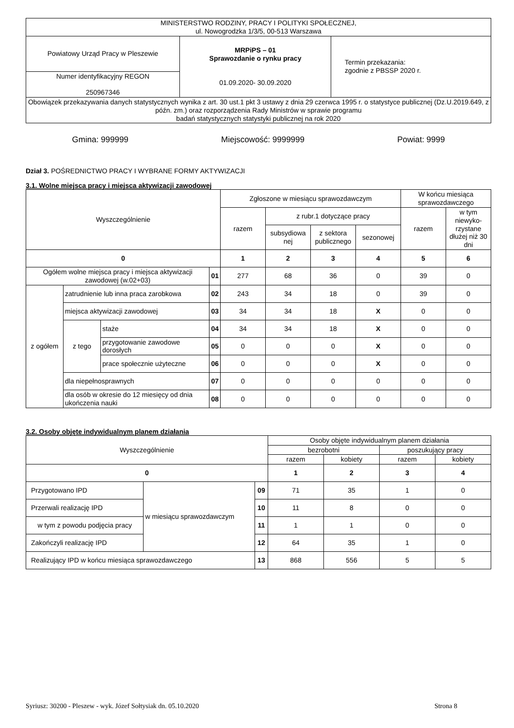| MINISTERSTWO RODZINY, PRACY I POLITYKI SPOŁECZNEJ, ul. Nowogrodzka 1/3/5, 00-513 Warszawa | | |
| Powiatowy Urząd Pracy w Pleszewie | MRPiPS – 01 Sprawozdanie o rynku pracy 01.09.2020- 30.09.2020 | Termin przekazania: zgodnie z PBSSP 2020 r. |
| Numer identyfikacyjny REGON 250967346 | | |
| Obowiązek przekazywania danych statystycznych wynika z art. 30 ust.1 pkt 3 ustawy z dnia 29 czerwca 1995 r. o statystyce publicznej (Dz.U.2019.649, z późn. zm.) oraz rozporządzenia Rady Ministrów w sprawie programu badań statystycznych statystyki publicznej na rok 2020 | | |
Gmina: 999999 Miejscowość: 9999999 Powiat: 9999
Dział 3. POŚREDNICTWO PRACY I WYBRANE FORMY AKTYWIZACJI
3.1. Wolne miejsca pracy i miejsca aktywizacji zawodowej
| Wyszczególnienie | | | | Zgłoszone w miesiącu sprawozdawczym | | | | W końcu miesiąca sprawozdawczego | |
| | | | | razem | z rubr.1 dotyczące pracy | | | razem | w tym niewyko-rzystane dłużej niż 30 dni |
| | | | | | subsydiowa nej | z sektora publicznego | sezonowej | | |
| 0 | | | | 1 | 2 | 3 | 4 | 5 | 6 |
| Ogółem wolne miejsca pracy i miejsca aktywizacji zawodowej (w.02+03) | | | 01 | 277 | 68 | 36 | 0 | 39 | 0 |
| z ogółem | zatrudnienie lub inna praca zarobkowa | | 02 | 243 | 34 | 18 | 0 | 39 | 0 |
| | miejsca aktywizacji zawodowej | | 03 | 34 | 34 | 18 | X | 0 | 0 |
| | z tego | staże | 04 | 34 | 34 | 18 | X | 0 | 0 |
| | | przygotowanie zawodowe dorosłych | 05 | 0 | 0 | 0 | X | 0 | 0 |
| | | prace społecznie użyteczne | 06 | 0 | 0 | 0 | X | 0 | 0 |
| | dla niepełnosprawnych | | 07 | 0 | 0 | 0 | 0 | 0 | 0 |
| | dla osób w okresie do 12 miesięcy od dnia ukończenia nauki | | 08 | 0 | 0 | 0 | 0 | 0 | 0 |
3.2. Osoby objęte indywidualnym planem działania
| Wyszczególnienie | | | Osoby objęte indywidualnym planem działania | | | |
| | | | bezrobotni | | poszukujący pracy | |
| | | | razem | kobiety | razem | kobiety |
| 0 | | | 1 | 2 | 3 | 4 |
| Przygotowano IPD | w miesiącu sprawozdawczym | 09 | 71 | 35 | 1 | 0 |
| Przerwali realizację IPD | | 10 | 11 | 8 | 0 | 0 |
| w tym z powodu podjęcia pracy | | 11 | 1 | 1 | 0 | 0 |
| Zakończyli realizację IPD | | 12 | 64 | 35 | 1 | 0 |
| Realizujący IPD w końcu miesiąca sprawozdawczego | | 13 | 868 | 556 | 5 | 5 |
Syriusz: 30200 - Pleszew - wyk. Józef Sołtysiak dn. 05.10.2020 Strona 8